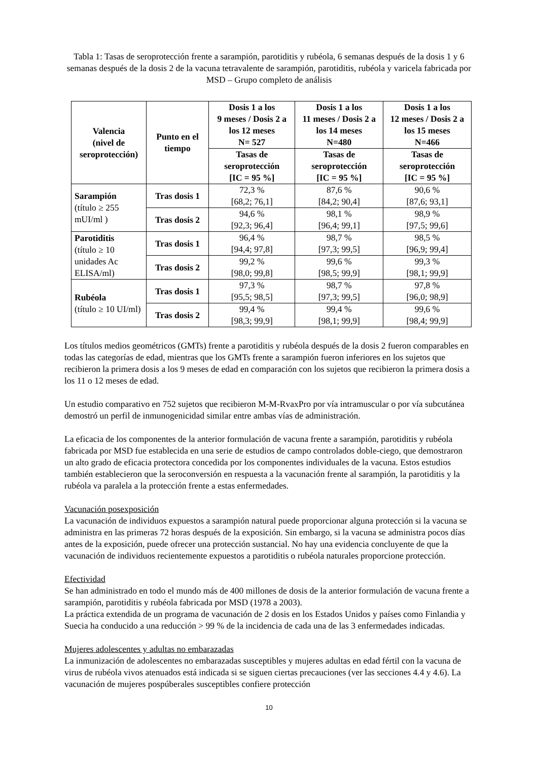Tabla 1: Tasas de seroprotección frente a sarampión, parotiditis y rubéola, 6 semanas después de la dosis 1 y 6 semanas después de la dosis 2 de la vacuna tetravalente de sarampión, parotiditis, rubéola y varicela fabricada por MSD – Grupo completo de análisis
| Valencia (nivel de seroprotección) | Punto en el tiempo | Dosis 1 a los 9 meses / Dosis 2 a los 12 meses N= 527 | Dosis 1 a los 11 meses / Dosis 2 a los 14 meses N=480 | Dosis 1 a los 12 meses / Dosis 2 a los 15 meses N=466 |
| --- | --- | --- | --- | --- |
| | | Tasas de seroprotección [IC = 95 %] | Tasas de seroprotección [IC = 95 %] | Tasas de seroprotección [IC = 95 %] |
| Sarampión (título ≥ 255 mUI/ml ) | Tras dosis 1 | 72,3 % [68,2; 76,1] | 87,6 % [84,2; 90,4] | 90,6 % [87,6; 93,1] |
| | Tras dosis 2 | 94,6 % [92,3; 96,4] | 98,1 % [96,4; 99,1] | 98,9 % [97,5; 99,6] |
| Parotiditis (título ≥ 10 unidades Ac ELISA/ml) | Tras dosis 1 | 96,4 % [94,4; 97,8] | 98,7 % [97,3; 99,5] | 98,5 % [96,9; 99,4] |
| | Tras dosis 2 | 99,2 % [98,0; 99,8] | 99,6 % [98,5; 99,9] | 99,3 % [98,1; 99,9] |
| Rubéola (título ≥ 10 UI/ml) | Tras dosis 1 | 97,3 % [95,5; 98,5] | 98,7 % [97,3; 99,5] | 97,8 % [96,0; 98,9] |
| | Tras dosis 2 | 99,4 % [98,3; 99,9] | 99,4 % [98,1; 99,9] | 99,6 % [98,4; 99,9] |
Los títulos medios geométricos (GMTs) frente a parotiditis y rubéola después de la dosis 2 fueron comparables en todas las categorías de edad, mientras que los GMTs frente a sarampión fueron inferiores en los sujetos que recibieron la primera dosis a los 9 meses de edad en comparación con los sujetos que recibieron la primera dosis a los 11 o 12 meses de edad.
Un estudio comparativo en 752 sujetos que recibieron M-M-RvaxPro por vía intramuscular o por vía subcutánea demostró un perfil de inmunogenicidad similar entre ambas vías de administración.
La eficacia de los componentes de la anterior formulación de vacuna frente a sarampión, parotiditis y rubéola fabricada por MSD fue establecida en una serie de estudios de campo controlados doble-ciego, que demostraron un alto grado de eficacia protectora concedida por los componentes individuales de la vacuna. Estos estudios también establecieron que la seroconversión en respuesta a la vacunación frente al sarampión, la parotiditis y la rubéola va paralela a la protección frente a estas enfermedades.
Vacunación posexposición
La vacunación de individuos expuestos a sarampión natural puede proporcionar alguna protección si la vacuna se administra en las primeras 72 horas después de la exposición. Sin embargo, si la vacuna se administra pocos días antes de la exposición, puede ofrecer una protección sustancial. No hay una evidencia concluyente de que la vacunación de individuos recientemente expuestos a parotiditis o rubéola naturales proporcione protección.
Efectividad
Se han administrado en todo el mundo más de 400 millones de dosis de la anterior formulación de vacuna frente a sarampión, parotiditis y rubéola fabricada por MSD (1978 a 2003).
La práctica extendida de un programa de vacunación de 2 dosis en los Estados Unidos y países como Finlandia y Suecia ha conducido a una reducción > 99 % de la incidencia de cada una de las 3 enfermedades indicadas.
Mujeres adolescentes y adultas no embarazadas
La inmunización de adolescentes no embarazadas susceptibles y mujeres adultas en edad fértil con la vacuna de virus de rubéola vivos atenuados está indicada si se siguen ciertas precauciones (ver las secciones 4.4 y 4.6). La vacunación de mujeres pospúberales susceptibles confiere protección
10